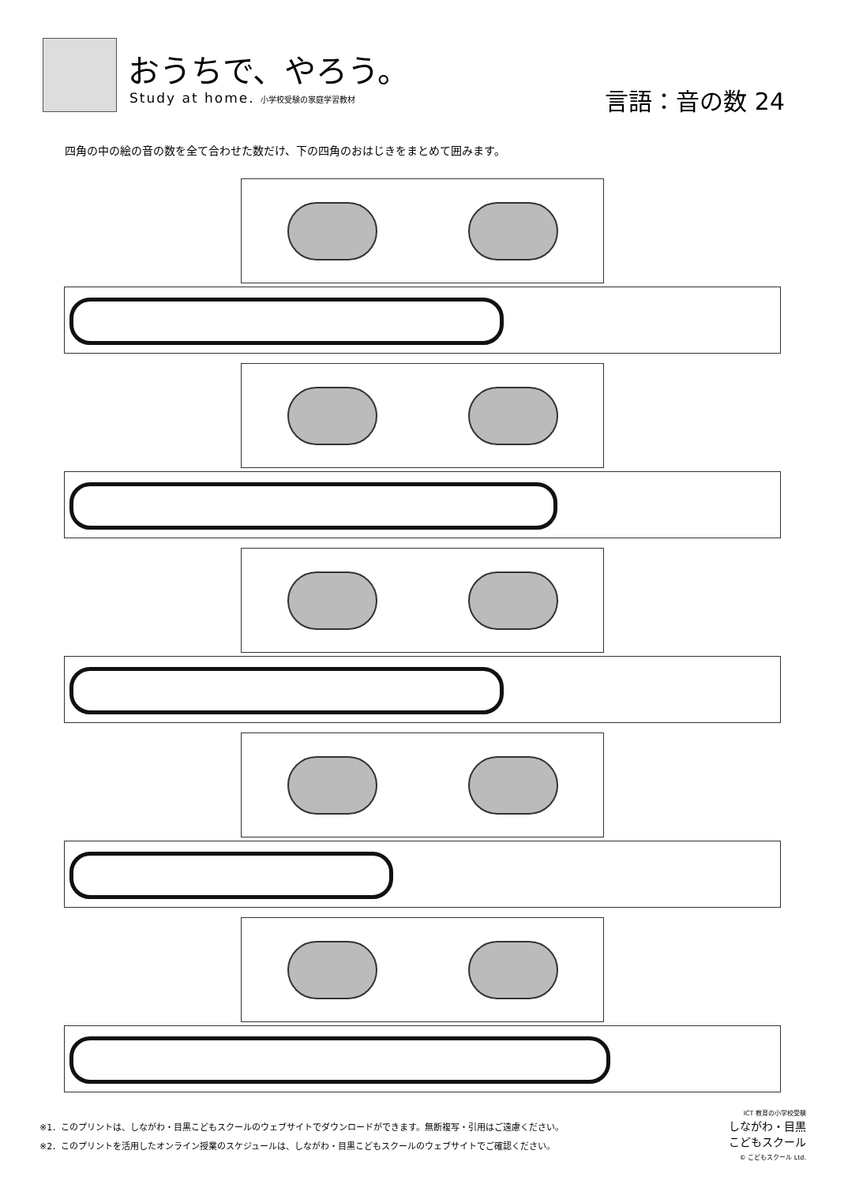おうちで、やろう。
Study at home. 小学校受験の家庭学習教材
言語：音の数 24
四角の中の絵の音の数を全て合わせた数だけ、下の四角のおはじきをまとめて囲みます。
※1．このプリントは、しながわ・目黒こどもスクールのウェブサイトでダウンロードができます。無断複写・引用はご遠慮ください。
※2．このプリントを活用したオンライン授業のスケジュールは、しながわ・目黒こどもスクールのウェブサイトでご確認ください。
ICT 教育の小学校受験
しながわ・目黒
こどもスクール
© こどもスクール Ltd.